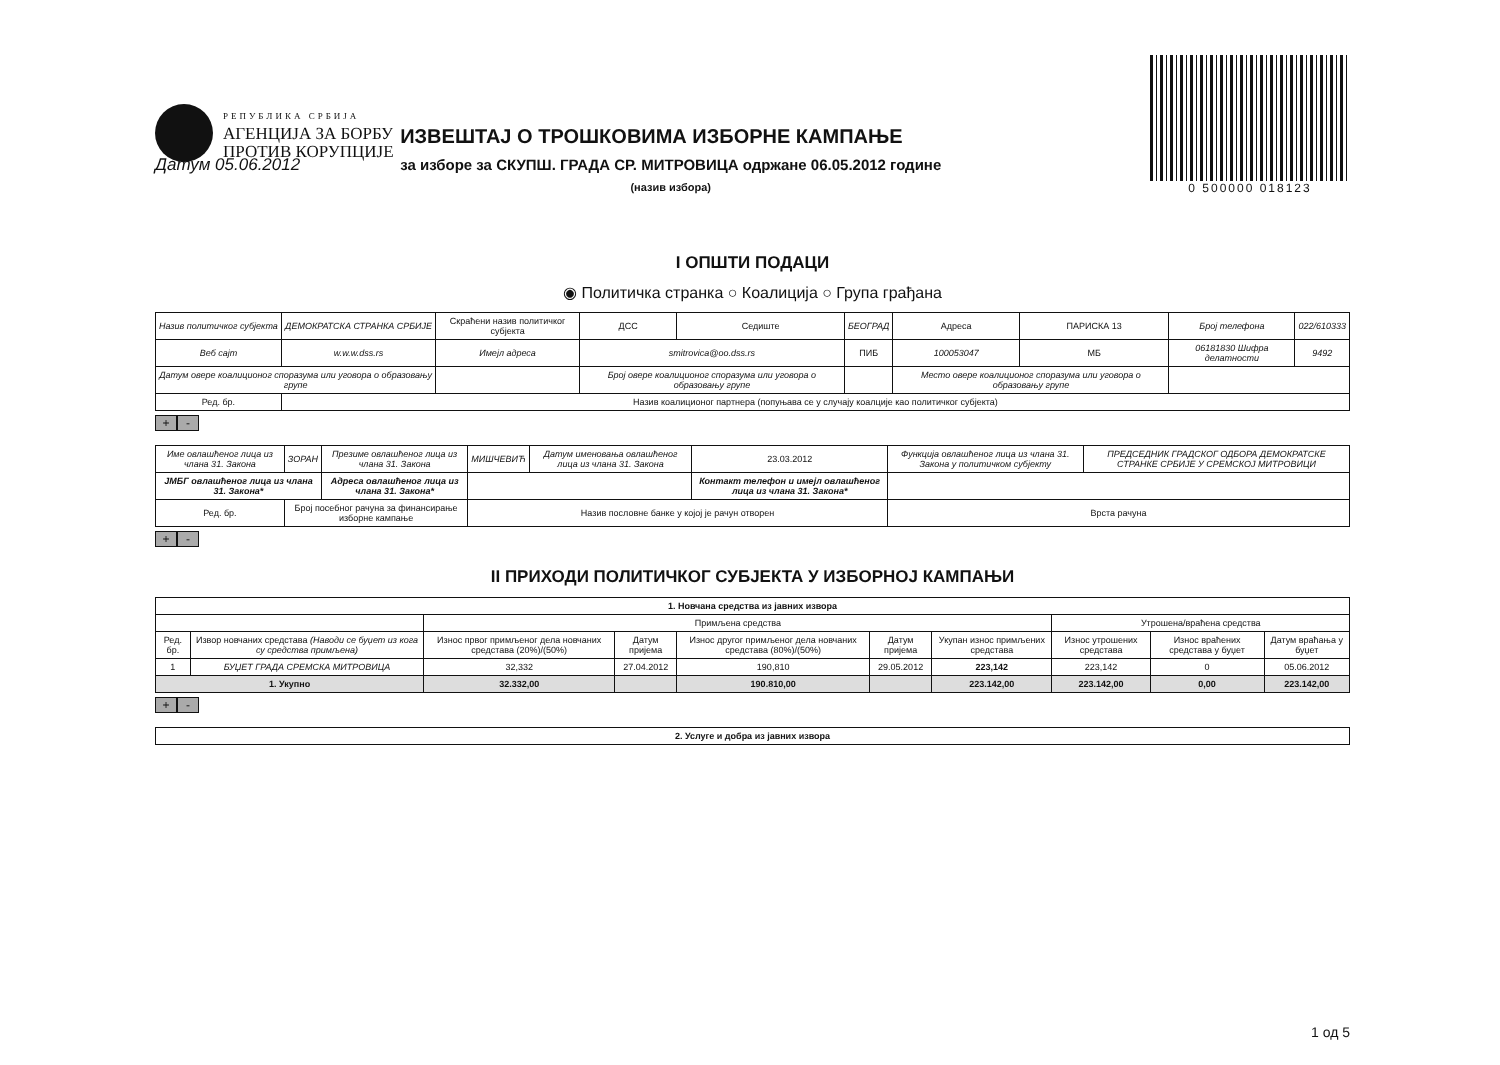РЕПУБЛИКА СРБИЈА
АГЕНЦИЈА ЗА БОРБУ
ПРОТИВ КОРУПЦИЈЕ
0 500000 018123
Датум 05.06.2012
ИЗВЕШТАЈ О ТРОШКОВИМА ИЗБОРНЕ КАМПАЊЕ
за изборе за СКУПШ. ГРАДА СР. МИТРОВИЦА одржане 06.05.2012 године
(назив избора)
I ОПШТИ ПОДАЦИ
◉ Политичка странка ○ Коалиција ○ Група грађана
| Назив политичког субјекта | ДЕМОКРАТСКА СТРАНКА СРБИЈЕ | Скраћени назив политичког субјекта | ДСС | Седиште | БЕОГРАД | Адреса | ПАРИСКА 13 | Број телефона | 022/610333 |
| Веб сајт | w.w.w.dss.rs | Имејл адреса | smitrovica@oo.dss.rs | | ПИБ | 100053047 | МБ | 06181830 Шифра делатности | 9492 |
| Датум овере коалиционог споразума или уговора о образовању групе | | | Број овере коалиционог споразума или уговора о образовању групе | | | Место овере коалиционог споразума или уговора о образовању групе | | | |
| Ред. бр. | Назив коалиционог партнера (попуњава се у случају коалције као политичког субјекта) | | | | | | | | |
+ -
| Име овлашћеног лица из члана 31. Закона | ЗОРАН | Презиме овлашћеног лица из члана 31. Закона | МИШЧЕВИЋ | Датум именовања овлашћеног лица из члана 31. Закона | 23.03.2012 | Функција овлашћеног лица из члана 31. Закона у политичком субјекту | ПРЕДСЕДНИК ГРАДСКОГ ОДБОРА ДЕМОКРАТСКЕ СТРАНКЕ СРБИЈЕ У СРЕМСКОЈ МИТРОВИЦИ |
| ЈМБГ овлашћеног лица из члана 31. Закона* | | Адреса овлашћеног лица из члана 31. Закона* | | | Контакт телефон и имејл овлашћеног лица из члана 31. Закона* | | |
| Ред. бр. | Број посебног рачуна за финансирање изборне кампање | | Назив пословне банке у којој је рачун отворен | | | Врста рачуна | |
+ -
II ПРИХОДИ ПОЛИТИЧКОГ СУБЈЕКТА У ИЗБОРНОЈ КАМПАЊИ
| 1. Новчана средства из јавних извора | | | | | | | | | |
| --- | --- | --- | --- | --- | --- | --- | --- | --- | --- |
| | | Примљена средства | | | | | Утрошена/враћена средства | | |
| Ред. бр. | Извор новчаних средстава (Наводи се буџет из кога су средства примљена) | Износ првог примљеног дела новчаних средстава (20%)/(50%) | Датум пријема | Износ другог примљеног дела новчаних средстава (80%)/(50%) | Датум пријема | Укупан износ примљених средстава | Износ утрошених средстава | Износ враћених средстава у буџет | Датум враћања у буџет |
| 1 | БУЏЕТ ГРАДА СРЕМСКА МИТРОВИЦА | 32,332 | 27.04.2012 | 190,810 | 29.05.2012 | 223,142 | 223,142 | 0 | 05.06.2012 |
| 1. Укупно | | 32.332,00 | | 190.810,00 | | 223.142,00 | 223.142,00 | 0,00 | 223.142,00 |
+ -
| 2. Услуге и добра из јавних извора |
1 од 5